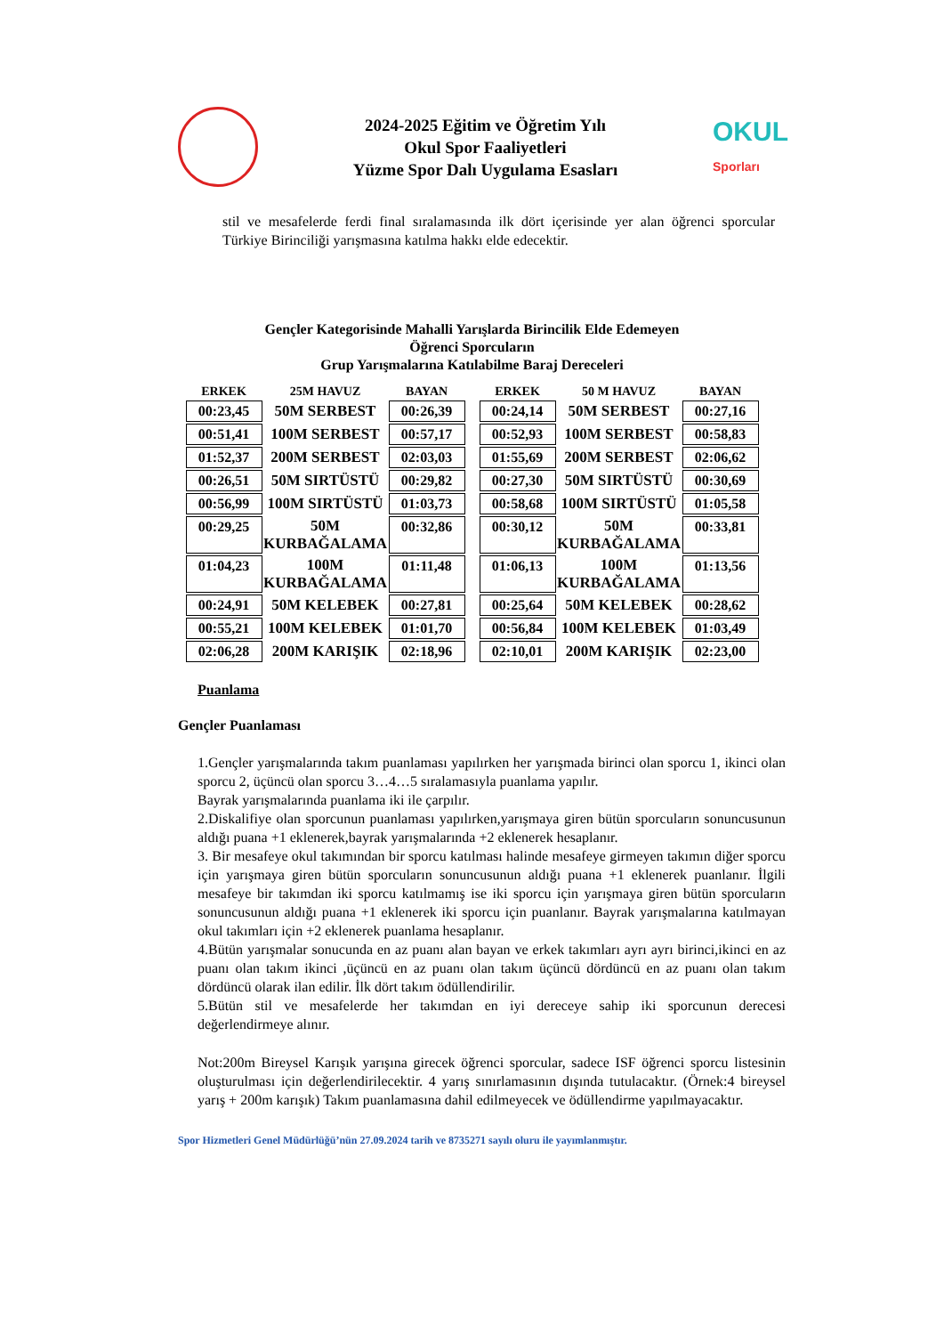2024-2025 Eğitim ve Öğretim Yılı
Okul Spor Faaliyetleri
Yüzme Spor Dalı Uygulama Esasları
OKUL
Sporları
stil ve mesafelerde ferdi final sıralamasında ilk dört içerisinde yer alan öğrenci sporcular Türkiye Birinciliği yarışmasına katılma hakkı elde edecektir.
Gençler Kategorisinde Mahalli Yarışlarda Birincilik Elde Edemeyen
Öğrenci Sporcuların
Grup Yarışmalarına Katılabilme Baraj Dereceleri
| ERKEK | 25M HAVUZ | BAYAN | | ERKEK | 50 M HAVUZ | BAYAN |
| --- | --- | --- | --- | --- | --- | --- |
| 00:23,45 | 50M SERBEST | 00:26,39 | | 00:24,14 | 50M SERBEST | 00:27,16 |
| 00:51,41 | 100M SERBEST | 00:57,17 | | 00:52,93 | 100M SERBEST | 00:58,83 |
| 01:52,37 | 200M SERBEST | 02:03,03 | | 01:55,69 | 200M SERBEST | 02:06,62 |
| 00:26,51 | 50M SIRTÜSTÜ | 00:29,82 | | 00:27,30 | 50M SIRTÜSTÜ | 00:30,69 |
| 00:56,99 | 100M SIRTÜSTÜ | 01:03,73 | | 00:58,68 | 100M SIRTÜSTÜ | 01:05,58 |
| 00:29,25 | 50M KURBAĞALAMA | 00:32,86 | | 00:30,12 | 50M KURBAĞALAMA | 00:33,81 |
| 01:04,23 | 100M KURBAĞALAMA | 01:11,48 | | 01:06,13 | 100M KURBAĞALAMA | 01:13,56 |
| 00:24,91 | 50M KELEBEK | 00:27,81 | | 00:25,64 | 50M KELEBEK | 00:28,62 |
| 00:55,21 | 100M KELEBEK | 01:01,70 | | 00:56,84 | 100M KELEBEK | 01:03,49 |
| 02:06,28 | 200M KARIŞIK | 02:18,96 | | 02:10,01 | 200M KARIŞIK | 02:23,00 |
Puanlama
Gençler Puanlaması
1.Gençler yarışmalarında takım puanlaması yapılırken her yarışmada birinci olan sporcu 1, ikinci olan sporcu 2, üçüncü olan sporcu 3…4…5 sıralamasıyla puanlama yapılır.
Bayrak yarışmalarında puanlama iki ile çarpılır.
2.Diskalifiye olan sporcunun puanlaması yapılırken,yarışmaya giren bütün sporcuların sonuncusunun aldığı puana +1 eklenerek,bayrak yarışmalarında +2 eklenerek hesaplanır.
3. Bir mesafeye okul takımından bir sporcu katılması halinde mesafeye girmeyen takımın diğer sporcu için yarışmaya giren bütün sporcuların sonuncusunun aldığı puana +1 eklenerek puanlanır. İlgili mesafeye bir takımdan iki sporcu katılmamış ise iki sporcu için yarışmaya giren bütün sporcuların sonuncusunun aldığı puana +1 eklenerek iki sporcu için puanlanır. Bayrak yarışmalarına katılmayan okul takımları için +2 eklenerek puanlama hesaplanır.
4.Bütün yarışmalar sonucunda en az puanı alan bayan ve erkek takımları ayrı ayrı birinci,ikinci en az puanı olan takım ikinci ,üçüncü en az puanı olan takım üçüncü dördüncü en az puanı olan takım dördüncü olarak ilan edilir. İlk dört takım ödüllendirilir.
5.Bütün stil ve mesafelerde her takımdan en iyi dereceye sahip iki sporcunun derecesi değerlendirmeye alınır.
Not:200m Bireysel Karışık yarışına girecek öğrenci sporcular, sadece ISF öğrenci sporcu listesinin oluşturulması için değerlendirilecektir. 4 yarış sınırlamasının dışında tutulacaktır. (Örnek:4 bireysel yarış + 200m karışık) Takım puanlamasına dahil edilmeyecek ve ödüllendirme yapılmayacaktır.
Spor Hizmetleri Genel Müdürlüğü’nün 27.09.2024 tarih ve 8735271 sayılı oluru ile yayımlanmıştır.